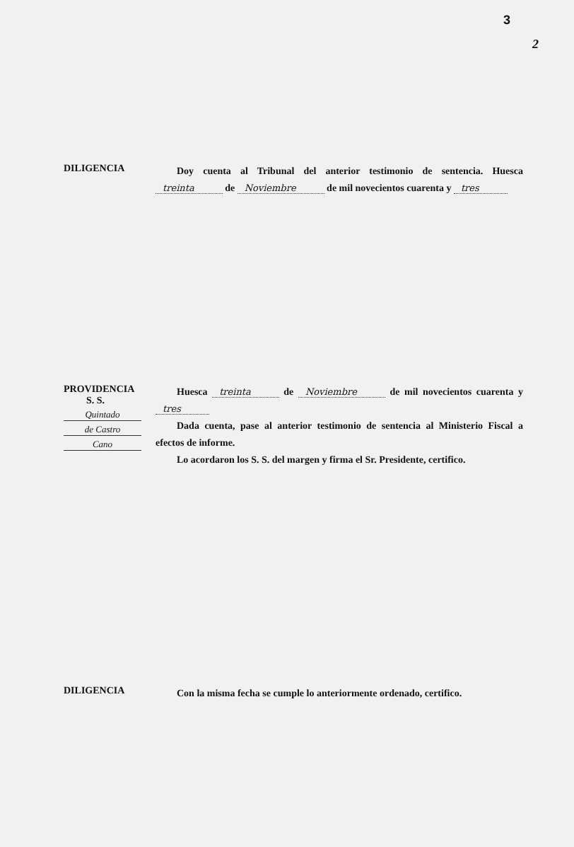3
2
DILIGENCIA
Doy cuenta al Tribunal del anterior testimonio de sentencia. Huesca treinta de Noviembre de mil novecientos cuarenta y tres
PROVIDENCIA
S. S.
Quintado
de Castro
Cano
Huesca treinta de Noviembre de mil novecientos cuarenta y tres
Dada cuenta, pase al anterior testimonio de sentencia al Ministerio Fiscal a efectos de informe.
Lo acordaron los S. S. del margen y firma el Sr. Presidente, certifico.
DILIGENCIA
Con la misma fecha se cumple lo anteriormente ordenado, certifico.